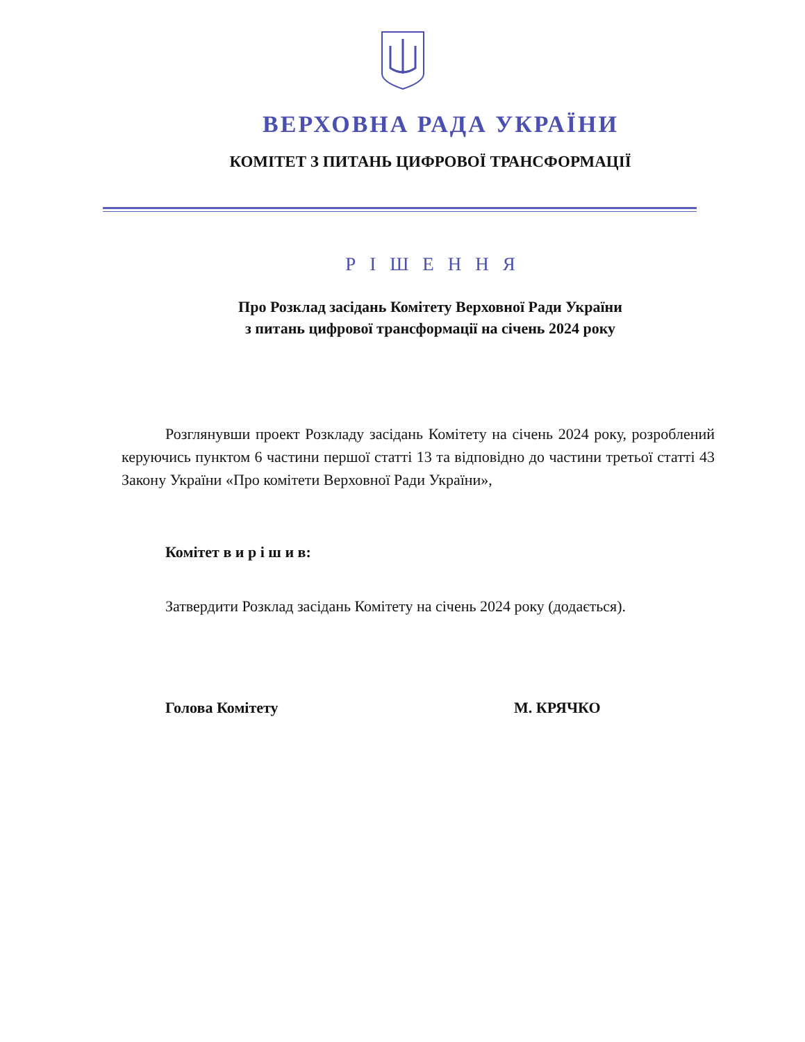ВЕРХОВНА РАДА УКРАЇНИ
КОМІТЕТ З ПИТАНЬ ЦИФРОВОЇ ТРАНСФОРМАЦІЇ
РІШЕННЯ
Про Розклад засідань Комітету Верховної Ради України
з питань цифрової трансформації на січень 2024 року
Розглянувши проект Розкладу засідань Комітету на січень 2024 року, розроблений керуючись пунктом 6 частини першої статті 13 та відповідно до частини третьої статті 43 Закону України «Про комітети Верховної Ради України»,
Комітет в и р і ш и в:
Затвердити Розклад засідань Комітету на січень 2024 року (додається).
Голова Комітету М. КРЯЧКО